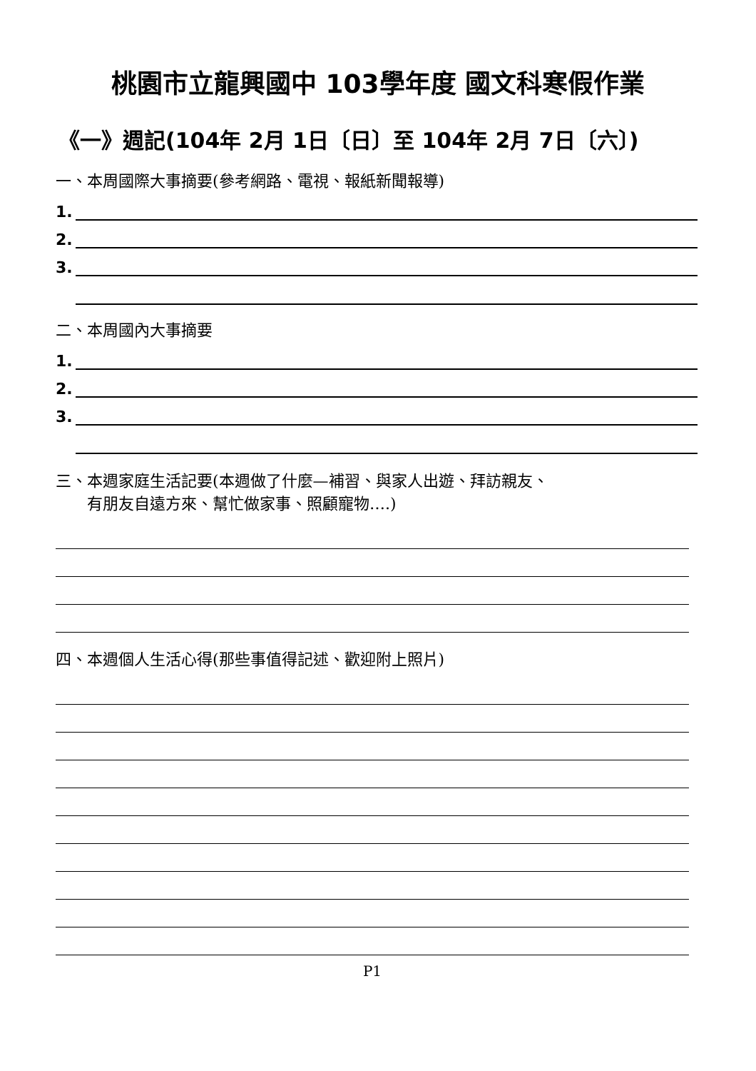桃園市立龍興國中 103學年度 國文科寒假作業
《一》週記(104年 2月 1日〔日〕至 104年 2月 7日〔六〕)
一、本周國際大事摘要(參考網路、電視、報紙新聞報導)
1.
2.
3.
二、本周國內大事摘要
1.
2.
3.
三、本週家庭生活記要(本週做了什麼—補習、與家人出遊、拜訪親友、
　　有朋友自遠方來、幫忙做家事、照顧寵物….)
四、本週個人生活心得(那些事值得記述、歡迎附上照片)
P1